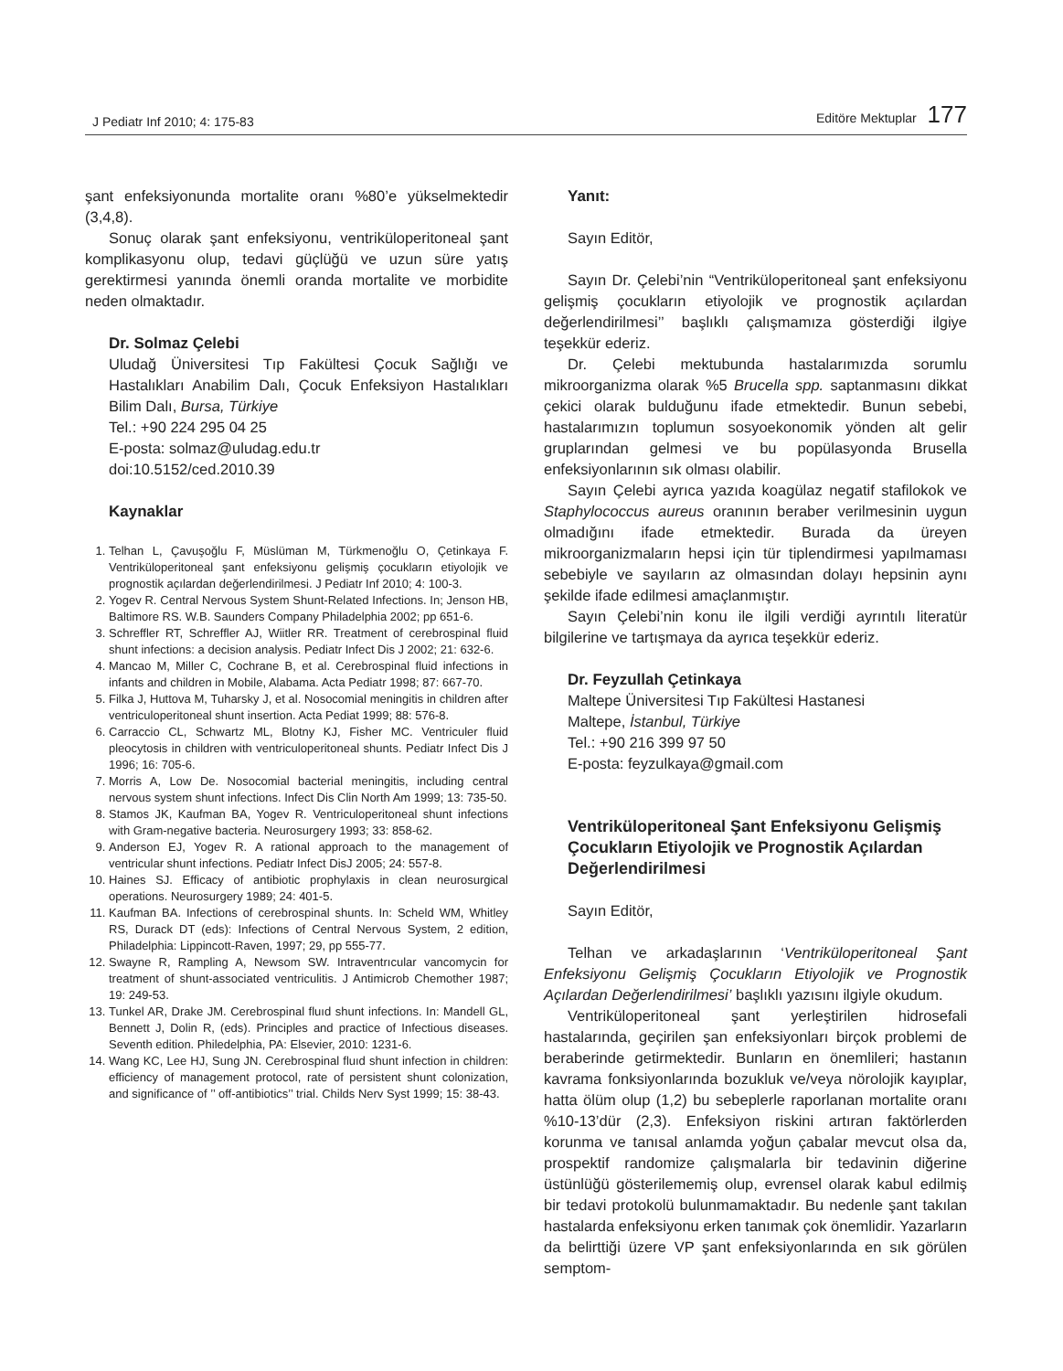J Pediatr Inf 2010; 4: 175-83 Editöre Mektuplar 177
şant enfeksiyonunda mortalite oranı %80’e yükselmektedir (3,4,8).
Sonuç olarak şant enfeksiyonu, ventriküloperitoneal şant komplikasyonu olup, tedavi güçlüğü ve uzun süre yatış gerektirmesi yanında önemli oranda mortalite ve morbidite neden olmaktadır.
Dr. Solmaz Çelebi
Uludağ Üniversitesi Tıp Fakültesi Çocuk Sağlığı ve Hastalıkları Anabilim Dalı, Çocuk Enfeksiyon Hastalıkları Bilim Dalı, Bursa, Türkiye
Tel.: +90 224 295 04 25
E-posta: solmaz@uludag.edu.tr
doi:10.5152/ced.2010.39
Kaynaklar
1. Telhan L, Çavuşoğlu F, Müslüman M, Türkmenoğlu O, Çetinkaya F. Ventriküloperitoneal şant enfeksiyonu gelişmiş çocukların etiyolojik ve prognostik açılardan değerlendirilmesi. J Pediatr Inf 2010; 4: 100-3.
2. Yogev R. Central Nervous System Shunt-Related Infections. In; Jenson HB, Baltimore RS. W.B. Saunders Company Philadelphia 2002; pp 651-6.
3. Schreffler RT, Schreffler AJ, Wiitler RR. Treatment of cerebrospinal fluid shunt infections: a decision analysis. Pediatr Infect Dis J 2002; 21: 632-6.
4. Mancao M, Miller C, Cochrane B, et al. Cerebrospinal fluid infections in infants and children in Mobile, Alabama. Acta Pediatr 1998; 87: 667-70.
5. Filka J, Huttova M, Tuharsky J, et al. Nosocomial meningitis in children after ventriculoperitoneal shunt insertion. Acta Pediat 1999; 88: 576-8.
6. Carraccio CL, Schwartz ML, Blotny KJ, Fisher MC. Ventriculer fluid pleocytosis in children with ventriculoperitoneal shunts. Pediatr Infect Dis J 1996; 16: 705-6.
7. Morris A, Low De. Nosocomial bacterial meningitis, including central nervous system shunt infections. Infect Dis Clin North Am 1999; 13: 735-50.
8. Stamos JK, Kaufman BA, Yogev R. Ventriculoperitoneal shunt infections with Gram-negative bacteria. Neurosurgery 1993; 33: 858-62.
9. Anderson EJ, Yogev R. A rational approach to the management of ventricular shunt infections. Pediatr Infect DisJ 2005; 24: 557-8.
10. Haines SJ. Efficacy of antibiotic prophylaxis in clean neurosurgical operations. Neurosurgery 1989; 24: 401-5.
11. Kaufman BA. Infections of cerebrospinal shunts. In: Scheld WM, Whitley RS, Durack DT (eds): Infections of Central Nervous System, 2 edition, Philadelphia: Lippincott-Raven, 1997; 29, pp 555-77.
12. Swayne R, Rampling A, Newsom SW. Intraventrıcular vancomycin for treatment of shunt-associated ventriculitis. J Antimicrob Chemother 1987; 19: 249-53.
13. Tunkel AR, Drake JM. Cerebrospinal fluıd shunt infections. In: Mandell GL, Bennett J, Dolin R, (eds). Principles and practice of Infectious diseases. Seventh edition. Philedelphia, PA: Elsevier, 2010: 1231-6.
14. Wang KC, Lee HJ, Sung JN. Cerebrospinal fluıd shunt infection in children: efficiency of management protocol, rate of persistent shunt colonization, and significance of ’’ off-antibiotics’’ trial. Childs Nerv Syst 1999; 15: 38-43.
Yanıt:
Sayın Editör,
Sayın Dr. Çelebi’nin “Ventriküloperitoneal şant enfeksiyonu gelişmiş çocukların etiyolojik ve prognostik açılardan değerlendirilmesi’’ başlıklı çalışmamıza gösterdiği ilgiye teşekkür ederiz.
Dr. Çelebi mektubunda hastalarımızda sorumlu mikroorganizma olarak %5 Brucella spp. saptanmasını dikkat çekici olarak bulduğunu ifade etmektedir. Bunun sebebi, hastalarımızın toplumun sosyoekonomik yönden alt gelir gruplarından gelmesi ve bu popülasyonda Brusella enfeksiyonlarının sık olması olabilir.
Sayın Çelebi ayrıca yazıda koagülaz negatif stafilokok ve Staphylococcus aureus oranının beraber verilmesinin uygun olmadığını ifade etmektedir. Burada da üreyen mikroorganizmaların hepsi için tür tiplendirmesi yapılmaması sebebiyle ve sayıların az olmasından dolayı hepsinin aynı şekilde ifade edilmesi amaçlanmıştır.
Sayın Çelebi’nin konu ile ilgili verdiği ayrıntılı literatür bilgilerine ve tartışmaya da ayrıca teşekkür ederiz.
Dr. Feyzullah Çetinkaya
Maltepe Üniversitesi Tıp Fakültesi Hastanesi
Maltepe, İstanbul, Türkiye
Tel.: +90 216 399 97 50
E-posta: feyzulkaya@gmail.com
Ventriküloperitoneal Şant Enfeksiyonu Gelişmiş Çocukların Etiyolojik ve Prognostik Açılardan Değerlendirilmesi
Sayın Editör,
Telhan ve arkadaşlarının ‘Ventriküloperitoneal Şant Enfeksiyonu Gelişmiş Çocukların Etiyolojik ve Prognostik Açılardan Değerlendirilmesi’ başlıklı yazısını ilgiyle okudum.
Ventriküloperitoneal şant yerleştirilen hidrosefali hastalarında, geçirilen şan enfeksiyonları birçok problemi de beraberinde getirmektedir. Bunların en önemlileri; hastanın kavrama fonksiyonlarında bozukluk ve/veya nörolojik kayıplar, hatta ölüm olup (1,2) bu sebeplerle raporlanan mortalite oranı %10-13’dür (2,3). Enfeksiyon riskini artıran faktörlerden korunma ve tanısal anlamda yoğun çabalar mevcut olsa da, prospektif randomize çalışmalarla bir tedavinin diğerine üstünlüğü gösterilememiş olup, evrensel olarak kabul edilmiş bir tedavi protokolü bulunmamaktadır. Bu nedenle şant takılan hastalarda enfeksiyonu erken tanımak çok önemlidir. Yazarların da belirttiği üzere VP şant enfeksiyonlarında en sık görülen semptom-